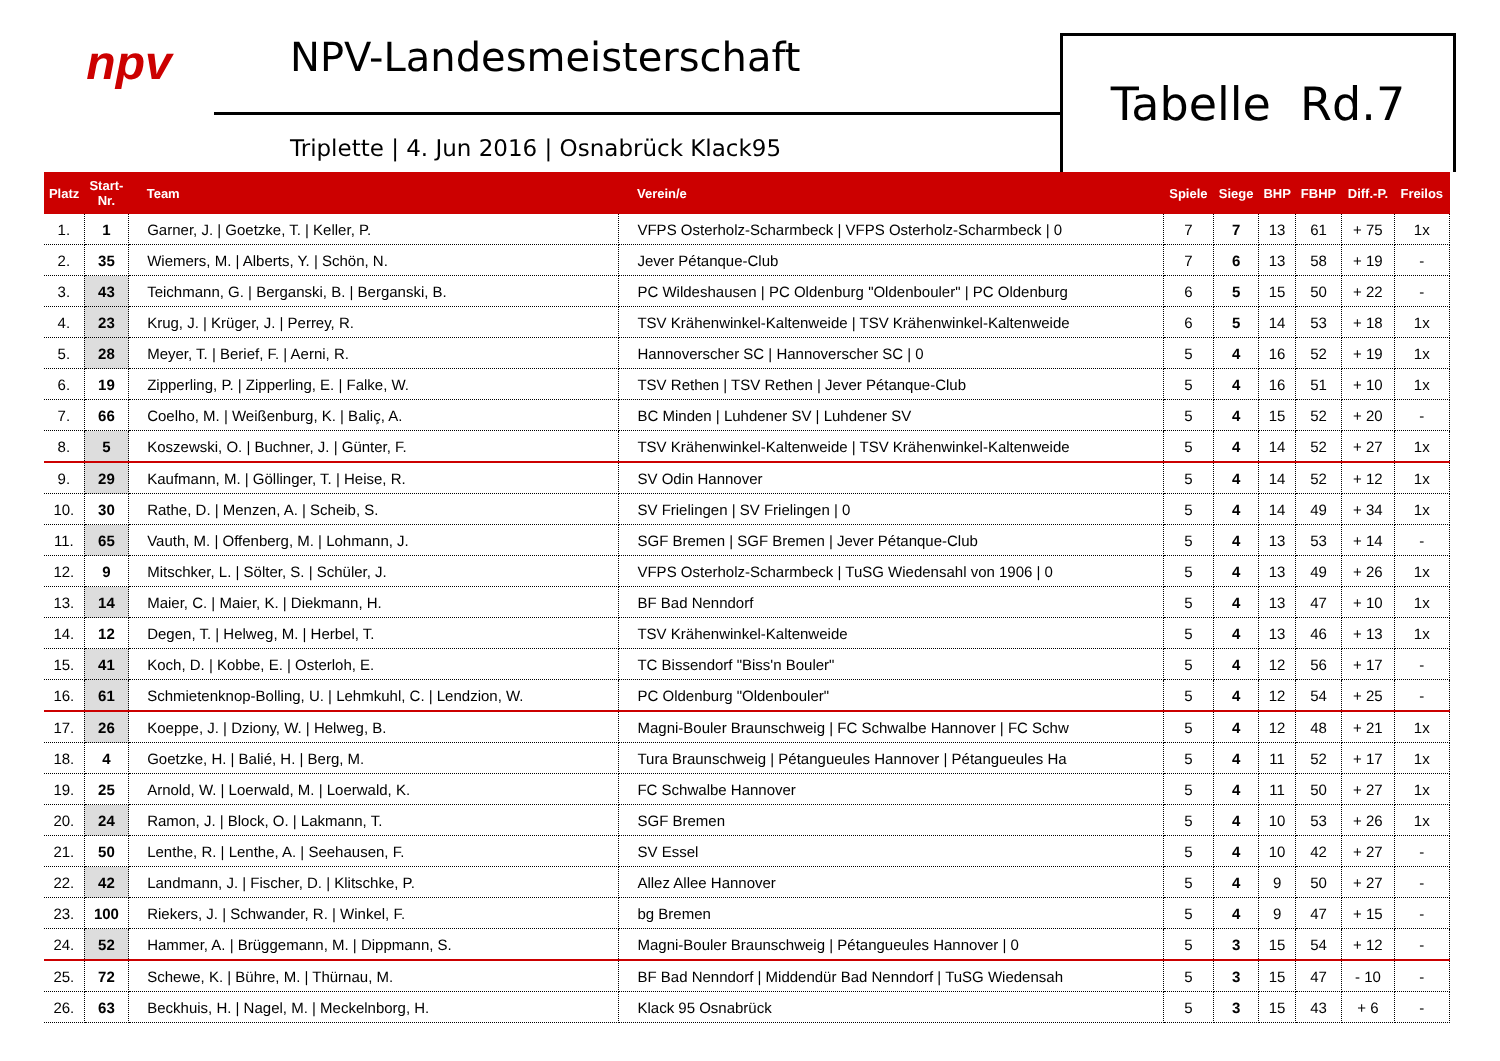npv
NPV-Landesmeisterschaft
Triplette | 4. Jun 2016 | Osnabrück Klack95
Tabelle Rd.7
| Platz | Start- Nr. | Team | Verein/e | Spiele | Siege | BHP | FBHP | Diff.-P. | Freilos |
| --- | --- | --- | --- | --- | --- | --- | --- | --- | --- |
| 1. | 1 | Garner, J. / Goetzke, T. / Keller, P. | VFPS Osterholz-Scharmbeck / VFPS Osterholz-Scharmbeck / 0 | 7 | 7 | 13 | 61 | + 75 | 1x |
| 2. | 35 | Wiemers, M. / Alberts, Y. / Schön, N. | Jever Pétanque-Club | 7 | 6 | 13 | 58 | + 19 | - |
| 3. | 43 | Teichmann, G. / Berganski, B. / Berganski, B. | PC Wildeshausen / PC Oldenburg "Oldenbouler" / PC Oldenburg | 6 | 5 | 15 | 50 | + 22 | - |
| 4. | 23 | Krug, J. / Krüger, J. / Perrey, R. | TSV Krähenwinkel-Kaltenweide / TSV Krähenwinkel-Kaltenweide | 6 | 5 | 14 | 53 | + 18 | 1x |
| 5. | 28 | Meyer, T. / Berief, F. / Aerni, R. | Hannoverscher SC / Hannoverscher SC / 0 | 5 | 4 | 16 | 52 | + 19 | 1x |
| 6. | 19 | Zipperling, P. / Zipperling, E. / Falke, W. | TSV Rethen / TSV Rethen / Jever Pétanque-Club | 5 | 4 | 16 | 51 | + 10 | 1x |
| 7. | 66 | Coelho, M. / Weißenburg, K. / Baliç, A. | BC Minden / Luhdener SV / Luhdener SV | 5 | 4 | 15 | 52 | + 20 | - |
| 8. | 5 | Koszewski, O. / Buchner, J. / Günter, F. | TSV Krähenwinkel-Kaltenweide / TSV Krähenwinkel-Kaltenweide | 5 | 4 | 14 | 52 | + 27 | 1x |
| 9. | 29 | Kaufmann, M. / Göllinger, T. / Heise, R. | SV Odin Hannover | 5 | 4 | 14 | 52 | + 12 | 1x |
| 10. | 30 | Rathe, D. / Menzen, A. / Scheib, S. | SV Frielingen / SV Frielingen / 0 | 5 | 4 | 14 | 49 | + 34 | 1x |
| 11. | 65 | Vauth, M. / Offenberg, M. / Lohmann, J. | SGF Bremen / SGF Bremen / Jever Pétanque-Club | 5 | 4 | 13 | 53 | + 14 | - |
| 12. | 9 | Mitschker, L. / Sölter, S. / Schüler, J. | VFPS Osterholz-Scharmbeck / TuSG Wiedensahl von 1906 / 0 | 5 | 4 | 13 | 49 | + 26 | 1x |
| 13. | 14 | Maier, C. / Maier, K. / Diekmann, H. | BF Bad Nenndorf | 5 | 4 | 13 | 47 | + 10 | 1x |
| 14. | 12 | Degen, T. / Helweg, M. / Herbel, T. | TSV Krähenwinkel-Kaltenweide | 5 | 4 | 13 | 46 | + 13 | 1x |
| 15. | 41 | Koch, D. / Kobbe, E. / Osterloh, E. | TC Bissendorf "Biss'n Bouler" | 5 | 4 | 12 | 56 | + 17 | - |
| 16. | 61 | Schmietenknop-Bolling, U. / Lehmkuhl, C. / Lendzion, W. | PC Oldenburg "Oldenbouler" | 5 | 4 | 12 | 54 | + 25 | - |
| 17. | 26 | Koeppe, J. / Dziony, W. / Helweg, B. | Magni-Bouler Braunschweig / FC Schwalbe Hannover / FC Schw | 5 | 4 | 12 | 48 | + 21 | 1x |
| 18. | 4 | Goetzke, H. / Balié, H. / Berg, M. | Tura Braunschweig / Pétangueules Hannover / Pétangueules Ha | 5 | 4 | 11 | 52 | + 17 | 1x |
| 19. | 25 | Arnold, W. / Loerwald, M. / Loerwald, K. | FC Schwalbe Hannover | 5 | 4 | 11 | 50 | + 27 | 1x |
| 20. | 24 | Ramon, J. / Block, O. / Lakmann, T. | SGF Bremen | 5 | 4 | 10 | 53 | + 26 | 1x |
| 21. | 50 | Lenthe, R. / Lenthe, A. / Seehausen, F. | SV Essel | 5 | 4 | 10 | 42 | + 27 | - |
| 22. | 42 | Landmann, J. / Fischer, D. / Klitschke, P. | Allez Allee Hannover | 5 | 4 | 9 | 50 | + 27 | - |
| 23. | 100 | Riekers, J. / Schwander, R. / Winkel, F. | bg Bremen | 5 | 4 | 9 | 47 | + 15 | - |
| 24. | 52 | Hammer, A. / Brüggemann, M. / Dippmann, S. | Magni-Bouler Braunschweig / Pétangueules Hannover / 0 | 5 | 3 | 15 | 54 | + 12 | - |
| 25. | 72 | Schewe, K. / Bühre, M. / Thürnau, M. | BF Bad Nenndorf / Middendür Bad Nenndorf / TuSG Wiedensah | 5 | 3 | 15 | 47 | - 10 | - |
| 26. | 63 | Beckhuis, H. / Nagel, M. / Meckelnborg, H. | Klack 95 Osnabrück | 5 | 3 | 15 | 43 | + 6 | - |